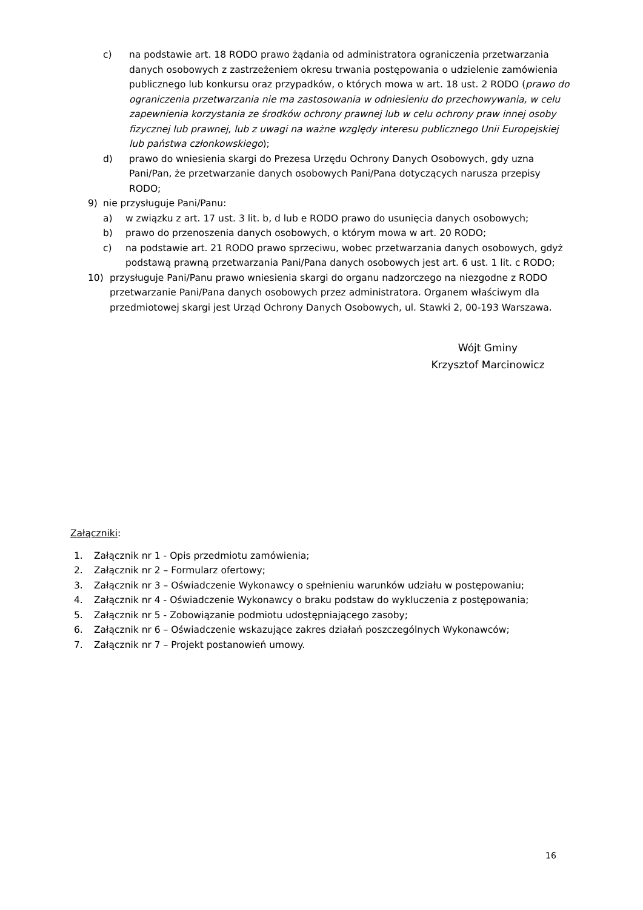c) na podstawie art. 18 RODO prawo żądania od administratora ograniczenia przetwarzania danych osobowych z zastrzeżeniem okresu trwania postępowania o udzielenie zamówienia publicznego lub konkursu oraz przypadków, o których mowa w art. 18 ust. 2 RODO (prawo do ograniczenia przetwarzania nie ma zastosowania w odniesieniu do przechowywania, w celu zapewnienia korzystania ze środków ochrony prawnej lub w celu ochrony praw innej osoby fizycznej lub prawnej, lub z uwagi na ważne względy interesu publicznego Unii Europejskiej lub państwa członkowskiego);
d) prawo do wniesienia skargi do Prezesa Urzędu Ochrony Danych Osobowych, gdy uzna Pani/Pan, że przetwarzanie danych osobowych Pani/Pana dotyczących narusza przepisy RODO;
9) nie przysługuje Pani/Panu:
a) w związku z art. 17 ust. 3 lit. b, d lub e RODO prawo do usunięcia danych osobowych;
b) prawo do przenoszenia danych osobowych, o którym mowa w art. 20 RODO;
c) na podstawie art. 21 RODO prawo sprzeciwu, wobec przetwarzania danych osobowych, gdyż podstawą prawną przetwarzania Pani/Pana danych osobowych jest art. 6 ust. 1 lit. c RODO;
10) przysługuje Pani/Panu prawo wniesienia skargi do organu nadzorczego na niezgodne z RODO przetwarzanie Pani/Pana danych osobowych przez administratora. Organem właściwym dla przedmiotowej skargi jest Urząd Ochrony Danych Osobowych, ul. Stawki 2, 00-193 Warszawa.
Wójt Gminy
Krzysztof Marcinowicz
Załączniki:
1. Załącznik nr 1 - Opis przedmiotu zamówienia;
2. Załącznik nr 2 – Formularz ofertowy;
3. Załącznik nr 3 – Oświadczenie Wykonawcy o spełnieniu warunków udziału w postępowaniu;
4. Załącznik nr 4 - Oświadczenie Wykonawcy o braku podstaw do wykluczenia z postępowania;
5. Załącznik nr 5 - Zobowiązanie podmiotu udostępniającego zasoby;
6. Załącznik nr 6 – Oświadczenie wskazujące zakres działań poszczególnych Wykonawców;
7. Załącznik nr 7 – Projekt postanowień umowy.
16